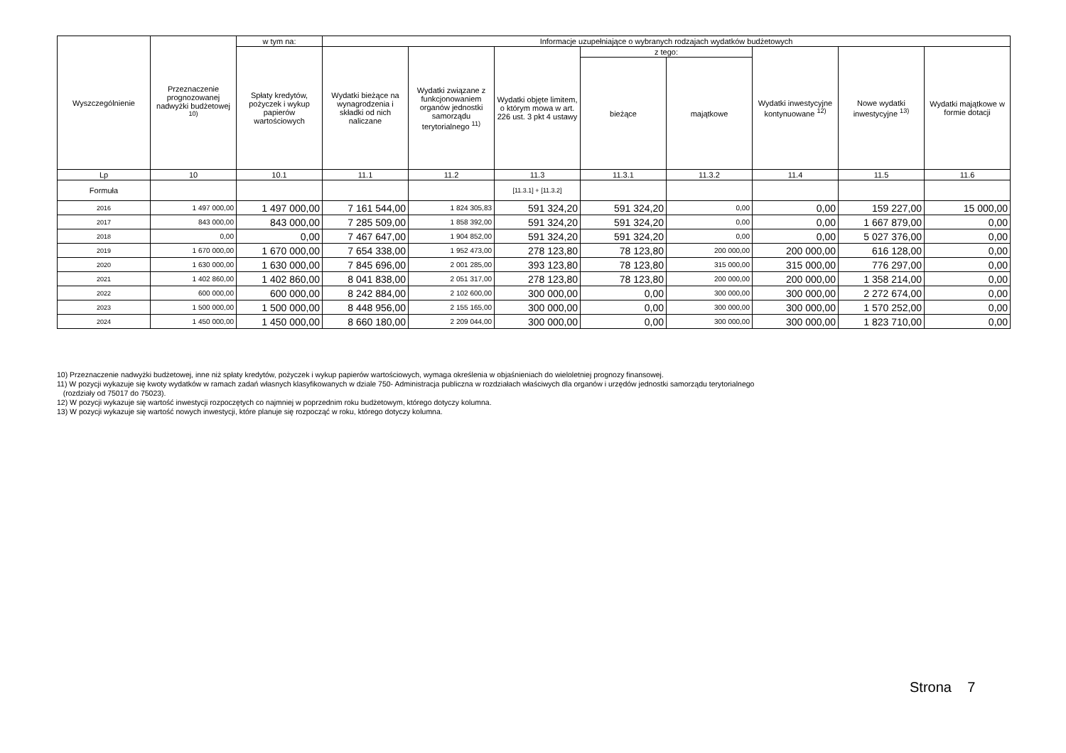| Wyszczególnienie | Przeznaczenie prognozowanej nadwyżki budżetowej <sup>10)</sup> | w tym na: | Informacje uzupełniające o wybranych rodzajach wydatków budżetowych | | | | | | | |
| --- | --- | --- | --- | --- | --- | --- | --- | --- | --- | --- |
| | | Spłaty kredytów, pożyczek i wykup papierów wartościowych | Wydatki bieżące na wynagrodzenia i składki od nich naliczane | Wydatki związane z funkcjonowaniem organów jednostki samorządu terytorialnego <sup>11)</sup> | Wydatki objęte limitem, o którym mowa w art. 226 ust. 3 pkt 4 ustawy | z tego: | | Wydatki inwestycyjne kontynuowane <sup>12)</sup> | Nowe wydatki inwestycyjne <sup>13)</sup> | Wydatki majątkowe w formie dotacji |
| | | | | | | bieżące | majątkowe | | | |
| Lp | 10 | 10.1 | 11.1 | 11.2 | 11.3 | 11.3.1 | 11.3.2 | 11.4 | 11.5 | 11.6 |
| Formuła | | | | | [11.3.1] + [11.3.2] | | | | | |
| 2016 | 1 497 000,00 | 1 497 000,00 | 7 161 544,00 | 1 824 305,83 | 591 324,20 | 591 324,20 | 0,00 | 0,00 | 159 227,00 | 15 000,00 |
| 2017 | 843 000,00 | 843 000,00 | 7 285 509,00 | 1 858 392,00 | 591 324,20 | 591 324,20 | 0,00 | 0,00 | 1 667 879,00 | 0,00 |
| 2018 | 0,00 | 0,00 | 7 467 647,00 | 1 904 852,00 | 591 324,20 | 591 324,20 | 0,00 | 0,00 | 5 027 376,00 | 0,00 |
| 2019 | 1 670 000,00 | 1 670 000,00 | 7 654 338,00 | 1 952 473,00 | 278 123,80 | 78 123,80 | 200 000,00 | 200 000,00 | 616 128,00 | 0,00 |
| 2020 | 1 630 000,00 | 1 630 000,00 | 7 845 696,00 | 2 001 285,00 | 393 123,80 | 78 123,80 | 315 000,00 | 315 000,00 | 776 297,00 | 0,00 |
| 2021 | 1 402 860,00 | 1 402 860,00 | 8 041 838,00 | 2 051 317,00 | 278 123,80 | 78 123,80 | 200 000,00 | 200 000,00 | 1 358 214,00 | 0,00 |
| 2022 | 600 000,00 | 600 000,00 | 8 242 884,00 | 2 102 600,00 | 300 000,00 | 0,00 | 300 000,00 | 300 000,00 | 2 272 674,00 | 0,00 |
| 2023 | 1 500 000,00 | 1 500 000,00 | 8 448 956,00 | 2 155 165,00 | 300 000,00 | 0,00 | 300 000,00 | 300 000,00 | 1 570 252,00 | 0,00 |
| 2024 | 1 450 000,00 | 1 450 000,00 | 8 660 180,00 | 2 209 044,00 | 300 000,00 | 0,00 | 300 000,00 | 300 000,00 | 1 823 710,00 | 0,00 |
10) Przeznaczenie nadwyżki budżetowej, inne niż spłaty kredytów, pożyczek i wykup papierów wartościowych, wymaga określenia w objaśnieniach do wieloletniej prognozy finansowej.
11) W pozycji wykazuje się kwoty wydatków w ramach zadań własnych klasyfikowanych w dziale 750- Administracja publiczna w rozdziałach właściwych dla organów i urzędów jednostki samorządu terytorialnego
(rozdziały od 75017 do 75023).
12) W pozycji wykazuje się wartość inwestycji rozpoczętych co najmniej w poprzednim roku budżetowym, którego dotyczy kolumna.
13) W pozycji wykazuje się wartość nowych inwestycji, które planuje się rozpocząć w roku, którego dotyczy kolumna.
Strona 7